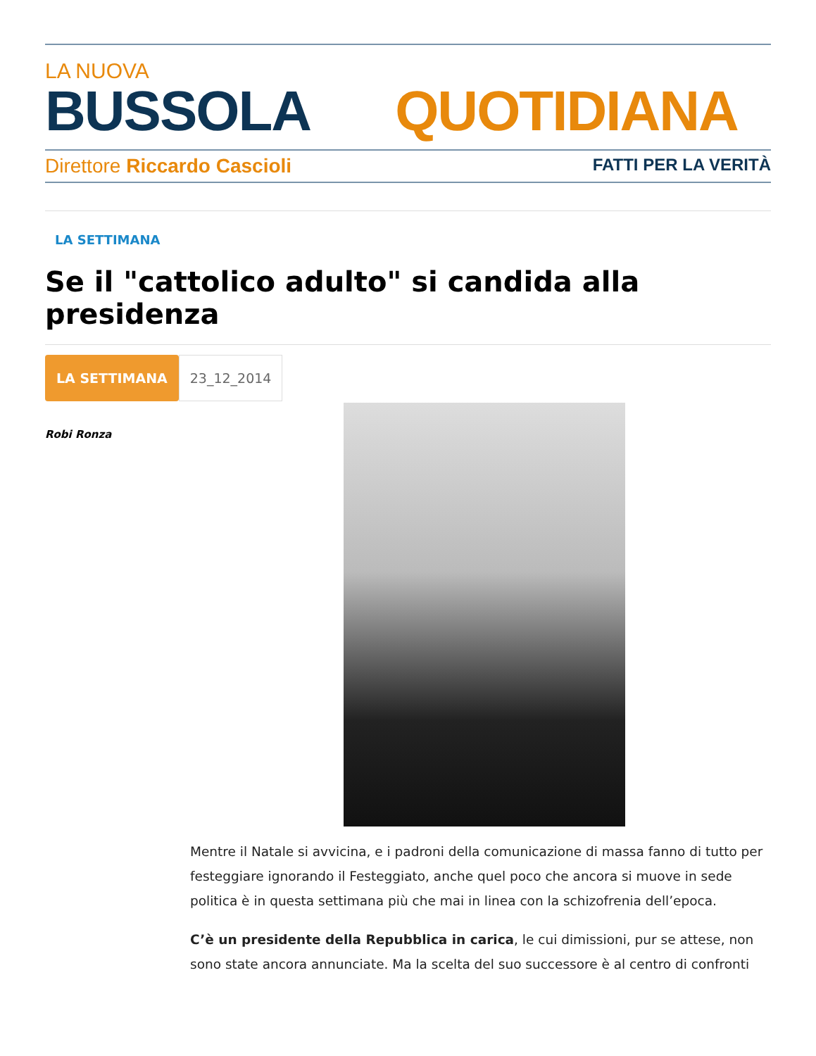LA NUOVA
BUSSOLA QUOTIDIANA
Direttore Riccardo Cascioli FATTI PER LA VERITÀ
LA SETTIMANA
Se il "cattolico adulto" si candida alla presidenza
LA SETTIMANA
23_12_2014
Robi Ronza
Mentre il Natale si avvicina, e i padroni della comunicazione di massa fanno di tutto per festeggiare ignorando il Festeggiato, anche quel poco che ancora si muove in sede politica è in questa settimana più che mai in linea con la schizofrenia dell’epoca.
C’è un presidente della Repubblica in carica, le cui dimissioni, pur se attese, non sono state ancora annunciate. Ma la scelta del suo successore è al centro di confronti